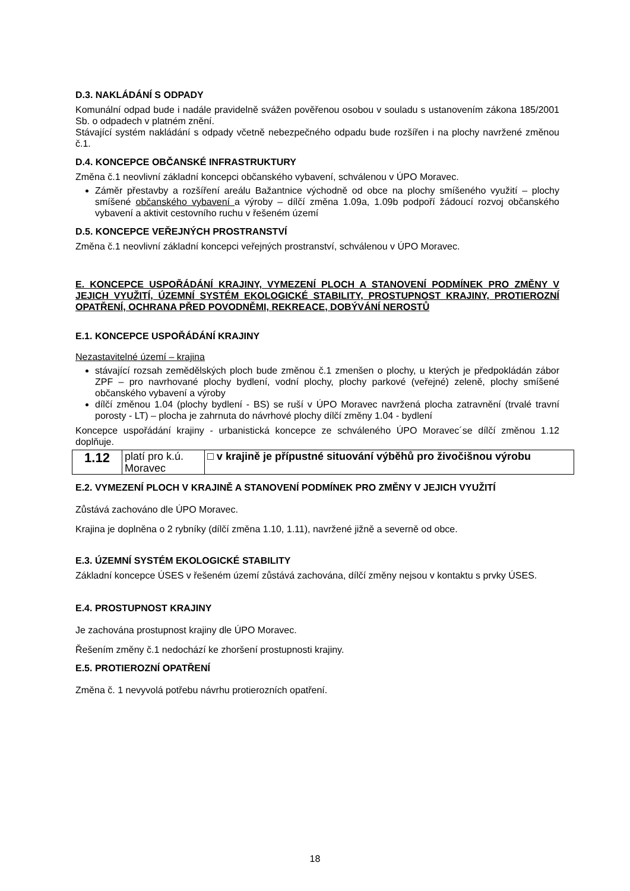D.3. NAKLÁDÁNÍ S ODPADY
Komunální odpad bude i nadále pravidelně svážen pověřenou osobou v souladu s ustanovením zákona 185/2001 Sb. o odpadech v platném znění.
Stávající systém nakládání s odpady včetně nebezpečného odpadu bude rozšířen i na plochy navržené změnou č.1.
D.4. KONCEPCE OBČANSKÉ INFRASTRUKTURY
Změna č.1 neovlivní základní koncepci občanského vybavení, schválenou v ÚPO Moravec.
Záměr přestavby a rozšíření areálu Bažantnice východně od obce na plochy smíšeného využití – plochy smíšené občanského vybavení a výroby – dílčí změna 1.09a, 1.09b podpoří žádoucí rozvoj občanského vybavení a aktivit cestovního ruchu v řešeném území
D.5. KONCEPCE VEŘEJNÝCH PROSTRANSTVÍ
Změna č.1 neovlivní základní koncepci veřejných prostranství, schválenou v ÚPO Moravec.
E. KONCEPCE USPOŘÁDÁNÍ KRAJINY, VYMEZENÍ PLOCH A STANOVENÍ PODMÍNEK PRO ZMĚNY V JEJICH VYUŽITÍ, ÚZEMNÍ SYSTÉM EKOLOGICKÉ STABILITY, PROSTUPNOST KRAJINY, PROTIEROZNÍ OPATŘENÍ, OCHRANA PŘED POVODNĚMI, REKREACE, DOBÝVÁNÍ NEROSTŮ
E.1. KONCEPCE USPOŘÁDÁNÍ KRAJINY
Nezastavitelné území – krajina
stávající rozsah zemědělských ploch bude změnou č.1 zmenšen o plochy, u kterých je předpokládán zábor ZPF – pro navrhované plochy bydlení, vodní plochy, plochy parkové (veřejné) zeleně, plochy smíšené občanského vybavení a výroby
dílčí změnou 1.04 (plochy bydlení - BS) se ruší v ÚPO Moravec navržená plocha zatravnění (trvalé travní porosty - LT) – plocha je zahrnuta do návrhové plochy dílčí změny 1.04 - bydlení
Koncepce uspořádání krajiny - urbanistická koncepce ze schváleného ÚPO Moravec´se dílčí změnou 1.12 doplňuje.
| 1.12 | platí pro k.ú. Moravec | □ v krajině je přípustné situování výběhů pro živočišnou výrobu |
E.2. VYMEZENÍ PLOCH V KRAJINĚ A STANOVENÍ PODMÍNEK PRO ZMĚNY V JEJICH VYUŽITÍ
Zůstává zachováno dle ÚPO Moravec.
Krajina je doplněna o 2 rybníky (dílčí změna 1.10, 1.11), navržené jižně a severně od obce.
E.3. ÚZEMNÍ SYSTÉM EKOLOGICKÉ STABILITY
Základní koncepce ÚSES v řešeném území zůstává zachována, dílčí změny nejsou v kontaktu s prvky ÚSES.
E.4. PROSTUPNOST KRAJINY
Je zachována prostupnost krajiny dle ÚPO Moravec.
Řešením změny č.1 nedochází ke zhoršení prostupnosti krajiny.
E.5. PROTIEROZNÍ OPATŘENÍ
Změna č. 1 nevyvolá potřebu návrhu protierozních opatření.
18